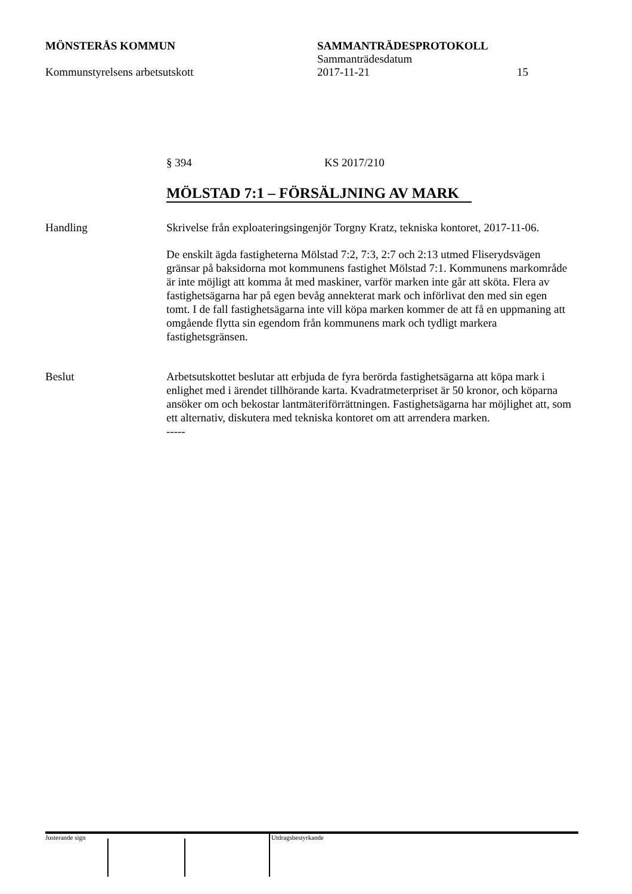MÖNSTERÅS KOMMUN SAMMANTRÄDESPROTOKOLL
Sammanträdesdatum
Kommunstyrelsens arbetsutskott 2017-11-21 15
§ 394 KS 2017/210
MÖLSTAD 7:1 – FÖRSÄLJNING AV MARK
Handling Skrivelse från exploateringsingenjör Torgny Kratz, tekniska kontoret, 2017-11-06.
De enskilt ägda fastigheterna Mölstad 7:2, 7:3, 2:7 och 2:13 utmed Fliseryds­vägen gränsar på baksidorna mot kommunens fastighet Mölstad 7:1. Kommunens markområde är inte möjligt att komma åt med maskiner, varför marken inte går att sköta. Flera av fastighetsägarna har på egen bevåg annekterat mark och införlivat den med sin egen tomt. I de fall fastighetsägarna inte vill köpa marken kommer de att få en uppmaning att omgående flytta sin egendom från kommunens mark och tydligt markera fastighetsgränsen.
Beslut Arbetsutskottet beslutar att erbjuda de fyra berörda fastighetsägarna att köpa mark i enlighet med i ärendet tillhörande karta. Kvadratmeterpriset är 50 kronor, och köparna ansöker om och bekostar lantmäteriförrättningen. Fastighetsägarna har möjlighet att, som ett alternativ, diskutera med tekniska kontoret om att arrendera marken.
-----
Justerande sign Utdragsbestyrkande